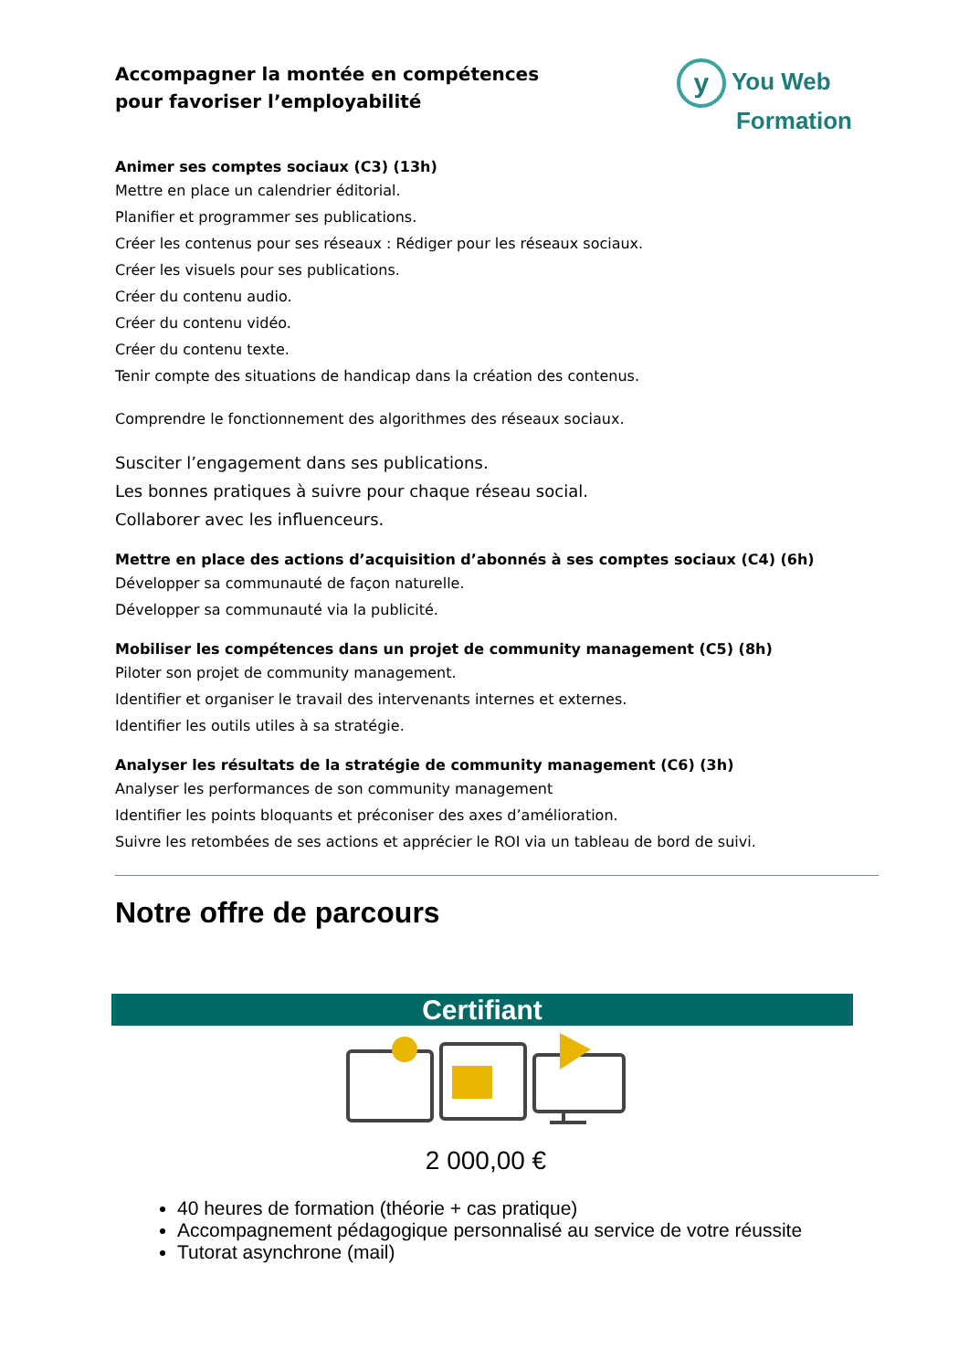Accompagner la montée en compétences
pour favoriser l’employabilité
y You Web
Formation
Animer ses comptes sociaux (C3) (13h)
Mettre en place un calendrier éditorial.
Planifier et programmer ses publications.
Créer les contenus pour ses réseaux : Rédiger pour les réseaux sociaux.
Créer les visuels pour ses publications.
Créer du contenu audio.
Créer du contenu vidéo.
Créer du contenu texte.
Tenir compte des situations de handicap dans la création des contenus.
Comprendre le fonctionnement des algorithmes des réseaux sociaux.
Susciter l’engagement dans ses publications.
Les bonnes pratiques à suivre pour chaque réseau social.
Collaborer avec les influenceurs.
Mettre en place des actions d’acquisition d’abonnés à ses comptes sociaux (C4) (6h)
Développer sa communauté de façon naturelle.
Développer sa communauté via la publicité.
Mobiliser les compétences dans un projet de community management (C5) (8h)
Piloter son projet de community management.
Identifier et organiser le travail des intervenants internes et externes.
Identifier les outils utiles à sa stratégie.
Analyser les résultats de la stratégie de community management (C6) (3h)
Analyser les performances de son community management
Identifier les points bloquants et préconiser des axes d’amélioration.
Suivre les retombées de ses actions et apprécier le ROI via un tableau de bord de suivi.
Notre offre de parcours
Certifiant
2 000,00 €
40 heures de formation (théorie + cas pratique)
Accompagnement pédagogique personnalisé au service de votre réussite
Tutorat asynchrone (mail)